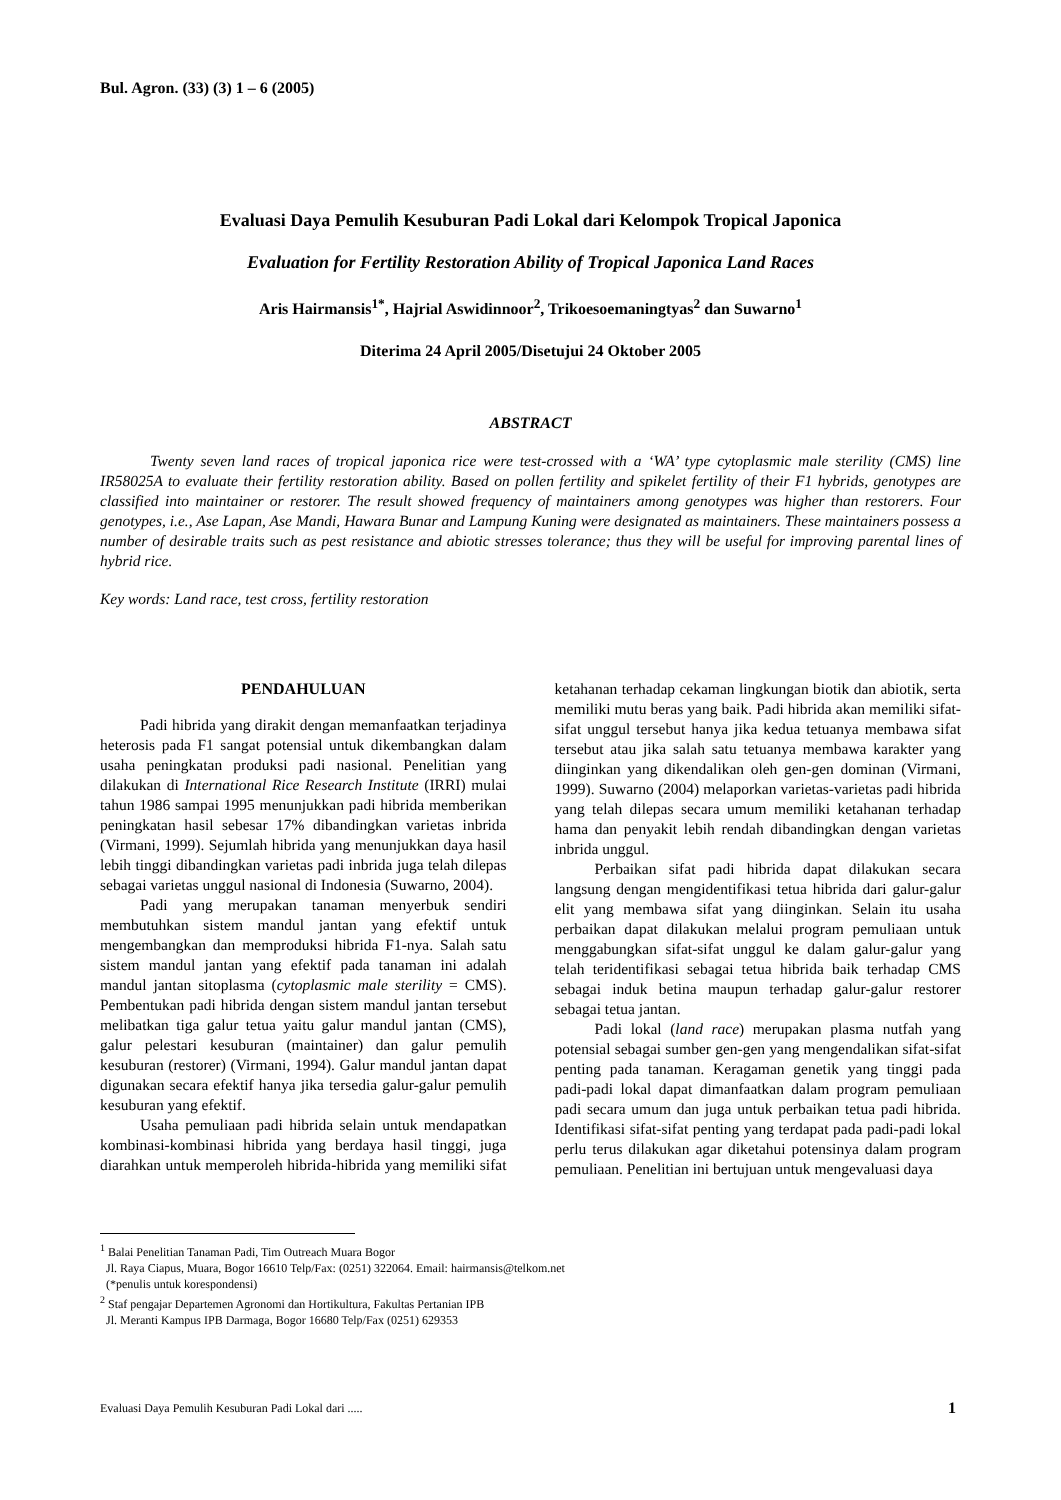Bul. Agron. (33) (3) 1 – 6 (2005)
Evaluasi Daya Pemulih Kesuburan Padi Lokal dari Kelompok Tropical Japonica
Evaluation for Fertility Restoration Ability of Tropical Japonica Land Races
Aris Hairmansis<sup>1*</sup>, Hajrial Aswidinnoor<sup>2</sup>, Trikoesoemaningtyas<sup>2</sup> dan Suwarno<sup>1</sup>
Diterima 24 April 2005/Disetujui 24 Oktober 2005
ABSTRACT
Twenty seven land races of tropical japonica rice were test-crossed with a ‘WA’ type cytoplasmic male sterility (CMS) line IR58025A to evaluate their fertility restoration ability. Based on pollen fertility and spikelet fertility of their F1 hybrids, genotypes are classified into maintainer or restorer. The result showed frequency of maintainers among genotypes was higher than restorers. Four genotypes, i.e., Ase Lapan, Ase Mandi, Hawara Bunar and Lampung Kuning were designated as maintainers. These maintainers possess a number of desirable traits such as pest resistance and abiotic stresses tolerance; thus they will be useful for improving parental lines of hybrid rice.
Key words: Land race, test cross, fertility restoration
PENDAHULUAN
Padi hibrida yang dirakit dengan memanfaatkan terjadinya heterosis pada F1 sangat potensial untuk dikembangkan dalam usaha peningkatan produksi padi nasional. Penelitian yang dilakukan di International Rice Research Institute (IRRI) mulai tahun 1986 sampai 1995 menunjukkan padi hibrida memberikan peningkatan hasil sebesar 17% dibandingkan varietas inbrida (Virmani, 1999). Sejumlah hibrida yang menunjukkan daya hasil lebih tinggi dibandingkan varietas padi inbrida juga telah dilepas sebagai varietas unggul nasional di Indonesia (Suwarno, 2004).
Padi yang merupakan tanaman menyerbuk sendiri membutuhkan sistem mandul jantan yang efektif untuk mengembangkan dan memproduksi hibrida F1-nya. Salah satu sistem mandul jantan yang efektif pada tanaman ini adalah mandul jantan sitoplasma (cytoplasmic male sterility = CMS). Pembentukan padi hibrida dengan sistem mandul jantan tersebut melibatkan tiga galur tetua yaitu galur mandul jantan (CMS), galur pelestari kesuburan (maintainer) dan galur pemulih kesuburan (restorer) (Virmani, 1994). Galur mandul jantan dapat digunakan secara efektif hanya jika tersedia galur-galur pemulih kesuburan yang efektif.
Usaha pemuliaan padi hibrida selain untuk mendapatkan kombinasi-kombinasi hibrida yang berdaya hasil tinggi, juga diarahkan untuk memperoleh hibrida-hibrida yang memiliki sifat ketahanan terhadap cekaman lingkungan biotik dan abiotik, serta memiliki mutu beras yang baik. Padi hibrida akan memiliki sifat-sifat unggul tersebut hanya jika kedua tetuanya membawa sifat tersebut atau jika salah satu tetuanya membawa karakter yang diinginkan yang dikendalikan oleh gen-gen dominan (Virmani, 1999). Suwarno (2004) melaporkan varietas-varietas padi hibrida yang telah dilepas secara umum memiliki ketahanan terhadap hama dan penyakit lebih rendah dibandingkan dengan varietas inbrida unggul.
Perbaikan sifat padi hibrida dapat dilakukan secara langsung dengan mengidentifikasi tetua hibrida dari galur-galur elit yang membawa sifat yang diinginkan. Selain itu usaha perbaikan dapat dilakukan melalui program pemuliaan untuk menggabungkan sifat-sifat unggul ke dalam galur-galur yang telah teridentifikasi sebagai tetua hibrida baik terhadap CMS sebagai induk betina maupun terhadap galur-galur restorer sebagai tetua jantan.
Padi lokal (land race) merupakan plasma nutfah yang potensial sebagai sumber gen-gen yang mengendalikan sifat-sifat penting pada tanaman. Keragaman genetik yang tinggi pada padi-padi lokal dapat dimanfaatkan dalam program pemuliaan padi secara umum dan juga untuk perbaikan tetua padi hibrida. Identifikasi sifat-sifat penting yang terdapat pada padi-padi lokal perlu terus dilakukan agar diketahui potensinya dalam program pemuliaan. Penelitian ini bertujuan untuk mengevaluasi daya
<sup>1</sup> Balai Penelitian Tanaman Padi, Tim Outreach Muara Bogor
Jl. Raya Ciapus, Muara, Bogor 16610 Telp/Fax: (0251) 322064. Email: hairmansis@telkom.net
(*penulis untuk korespondensi)
<sup>2</sup> Staf pengajar Departemen Agronomi dan Hortikultura, Fakultas Pertanian IPB
Jl. Meranti Kampus IPB Darmaga, Bogor 16680 Telp/Fax (0251) 629353
Evaluasi Daya Pemulih Kesuburan Padi Lokal dari ..... 1